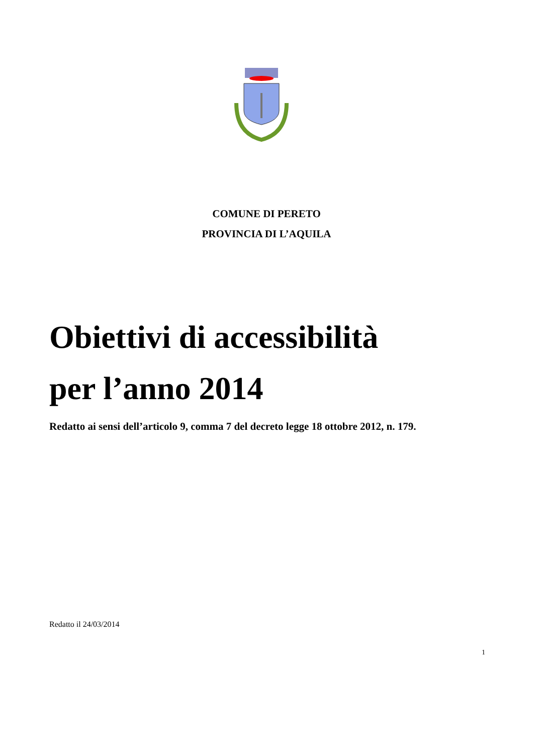COMUNE DI PERETO
PROVINCIA DI L’AQUILA
Obiettivi di accessibilità
per l’anno 2014
Redatto ai sensi dell’articolo 9, comma 7 del decreto legge 18 ottobre 2012, n. 179.
Redatto il 24/03/2014
1